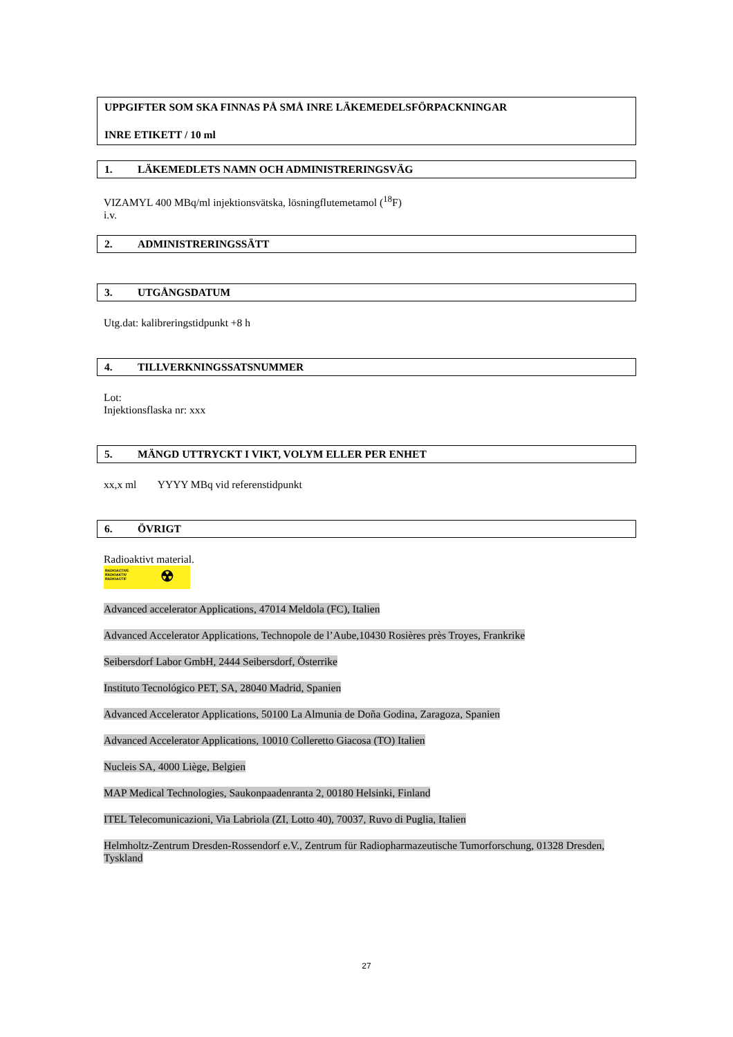UPPGIFTER SOM SKA FINNAS PÅ SMÅ INRE LÄKEMEDELSFÖRPACKNINGAR
INRE ETIKETT / 10 ml
1. LÄKEMEDLETS NAMN OCH ADMINISTRERINGSVÄG
VIZAMYL 400 MBq/ml injektionsvätska, lösningflutemetamol (<sup>18</sup>F)
i.v.
2. ADMINISTRERINGSSÄTT
3. UTGÅNGSDATUM
Utg.dat: kalibreringstidpunkt +8 h
4. TILLVERKNINGSSATSNUMMER
Lot:
Injektionsflaska nr: xxx
5. MÄNGD UTTRYCKT I VIKT, VOLYM ELLER PER ENHET
xx,x ml YYYY MBq vid referenstidpunkt
6. ÖVRIGT
Radioaktivt material.
RADIOACTIVE
RADIOAKTIV
RADIOACTIF
☢
Advanced accelerator Applications, 47014 Meldola (FC), Italien
Advanced Accelerator Applications, Technopole de l’Aube,10430 Rosières près Troyes, Frankrike
Seibersdorf Labor GmbH, 2444 Seibersdorf, Österrike
Instituto Tecnológico PET, SA, 28040 Madrid, Spanien
Advanced Accelerator Applications, 50100 La Almunia de Doña Godina, Zaragoza, Spanien
Advanced Accelerator Applications, 10010 Colleretto Giacosa (TO) Italien
Nucleis SA, 4000 Liège, Belgien
MAP Medical Technologies, Saukonpaadenranta 2, 00180 Helsinki, Finland
ITEL Telecomunicazioni, Via Labriola (ZI, Lotto 40), 70037, Ruvo di Puglia, Italien
Helmholtz-Zentrum Dresden-Rossendorf e.V., Zentrum für Radiopharmazeutische Tumorforschung, 01328 Dresden, Tyskland
27